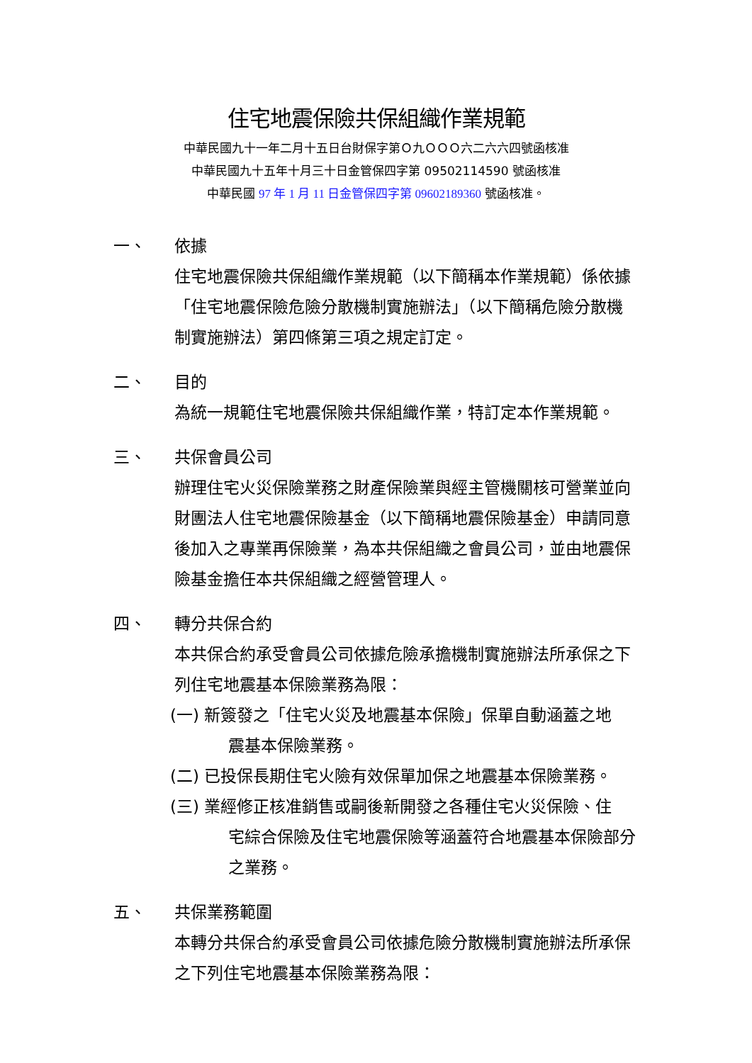住宅地震保險共保組織作業規範
中華民國九十一年二月十五日台財保字第Ｏ九ＯＯＯ六二六六四號函核准
中華民國九十五年十月三十日金管保四字第 09502114590 號函核准
中華民國 97 年 1 月 11 日金管保四字第 09602189360 號函核准。
一、 依據
住宅地震保險共保組織作業規範（以下簡稱本作業規範）係依據「住宅地震保險危險分散機制實施辦法」（以下簡稱危險分散機制實施辦法）第四條第三項之規定訂定。
二、 目的
為統一規範住宅地震保險共保組織作業，特訂定本作業規範。
三、 共保會員公司
辦理住宅火災保險業務之財產保險業與經主管機關核可營業並向財團法人住宅地震保險基金（以下簡稱地震保險基金）申請同意後加入之專業再保險業，為本共保組織之會員公司，並由地震保險基金擔任本共保組織之經營管理人。
四、 轉分共保合約
本共保合約承受會員公司依據危險承擔機制實施辦法所承保之下列住宅地震基本保險業務為限：
(一) 新簽發之「住宅火災及地震基本保險」保單自動涵蓋之地
震基本保險業務。
(二) 已投保長期住宅火險有效保單加保之地震基本保險業務。
(三) 業經修正核准銷售或嗣後新開發之各種住宅火災保險、住
宅綜合保險及住宅地震保險等涵蓋符合地震基本保險部分之業務。
五、 共保業務範圍
本轉分共保合約承受會員公司依據危險分散機制實施辦法所承保之下列住宅地震基本保險業務為限：